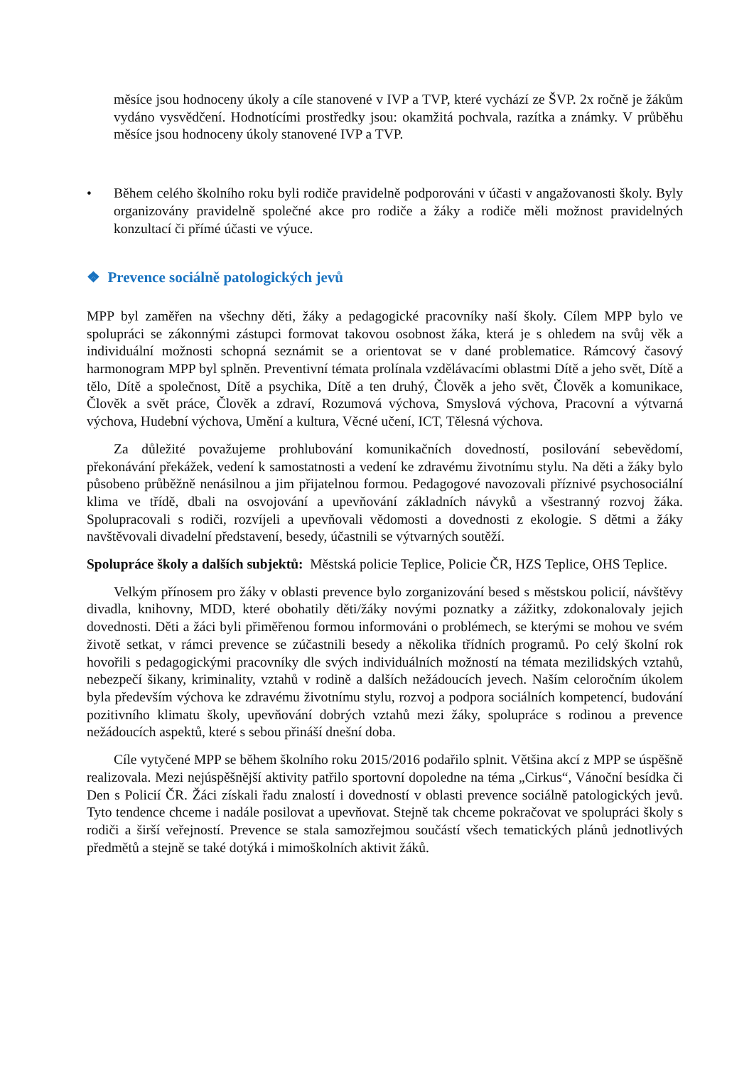měsíce jsou hodnoceny úkoly a cíle stanovené v IVP a TVP, které vychází ze ŠVP. 2x ročně je žákům vydáno vysvědčení. Hodnotícími prostředky jsou: okamžitá pochvala, razítka a známky. V průběhu měsíce jsou hodnoceny úkoly stanovené IVP a TVP.
• Během celého školního roku byli rodiče pravidelně podporováni v účasti v angažovanosti školy. Byly organizovány pravidelně společné akce pro rodiče a žáky a rodiče měli možnost pravidelných konzultací či přímé účasti ve výuce.
❖ Prevence sociálně patologických jevů
MPP byl zaměřen na všechny děti, žáky a pedagogické pracovníky naší školy. Cílem MPP bylo ve spolupráci se zákonnými zástupci formovat takovou osobnost žáka, která je s ohledem na svůj věk a individuální možnosti schopná seznámit se a orientovat se v dané problematice. Rámcový časový harmonogram MPP byl splněn. Preventivní témata prolínala vzdělávacími oblastmi Dítě a jeho svět, Dítě a tělo, Dítě a společnost, Dítě a psychika, Dítě a ten druhý, Člověk a jeho svět, Člověk a komunikace, Člověk a svět práce, Člověk a zdraví, Rozumová výchova, Smyslová výchova, Pracovní a výtvarná výchova, Hudební výchova, Umění a kultura, Věcné učení, ICT, Tělesná výchova.
Za důležité považujeme prohlubování komunikačních dovedností, posilování sebevědomí, překonávání překážek, vedení k samostatnosti a vedení ke zdravému životnímu stylu. Na děti a žáky bylo působeno průběžně nenásilnou a jim přijatelnou formou. Pedagogové navozovali příznivé psychosociální klima ve třídě, dbali na osvojování a upevňování základních návyků a všestranný rozvoj žáka. Spolupracovali s rodiči, rozvíjeli a upevňovali vědomosti a dovednosti z ekologie. S dětmi a žáky navštěvovali divadelní představení, besedy, účastnili se výtvarných soutěží.
Spolupráce školy a dalších subjektů: Městská policie Teplice, Policie ČR, HZS Teplice, OHS Teplice.
Velkým přínosem pro žáky v oblasti prevence bylo zorganizování besed s městskou policií, návštěvy divadla, knihovny, MDD, které obohatily děti/žáky novými poznatky a zážitky, zdokonalovaly jejich dovednosti. Děti a žáci byli přiměřenou formou informováni o problémech, se kterými se mohou ve svém životě setkat, v rámci prevence se zúčastnili besedy a několika třídních programů. Po celý školní rok hovořili s pedagogickými pracovníky dle svých individuálních možností na témata mezilidských vztahů, nebezpečí šikany, kriminality, vztahů v rodině a dalších nežádoucích jevech. Naším celoročním úkolem byla především výchova ke zdravému životnímu stylu, rozvoj a podpora sociálních kompetencí, budování pozitivního klimatu školy, upevňování dobrých vztahů mezi žáky, spolupráce s rodinou a prevence nežádoucích aspektů, které s sebou přináší dnešní doba.
Cíle vytyčené MPP se během školního roku 2015/2016 podařilo splnit. Většina akcí z MPP se úspěšně realizovala. Mezi nejúspěšnější aktivity patřilo sportovní dopoledne na téma „Cirkus“, Vánoční besídka či Den s Policií ČR. Žáci získali řadu znalostí i dovedností v oblasti prevence sociálně patologických jevů. Tyto tendence chceme i nadále posilovat a upevňovat. Stejně tak chceme pokračovat ve spolupráci školy s rodiči a širší veřejností. Prevence se stala samozřejmou součástí všech tematických plánů jednotlivých předmětů a stejně se také dotýká i mimoškolních aktivit žáků.